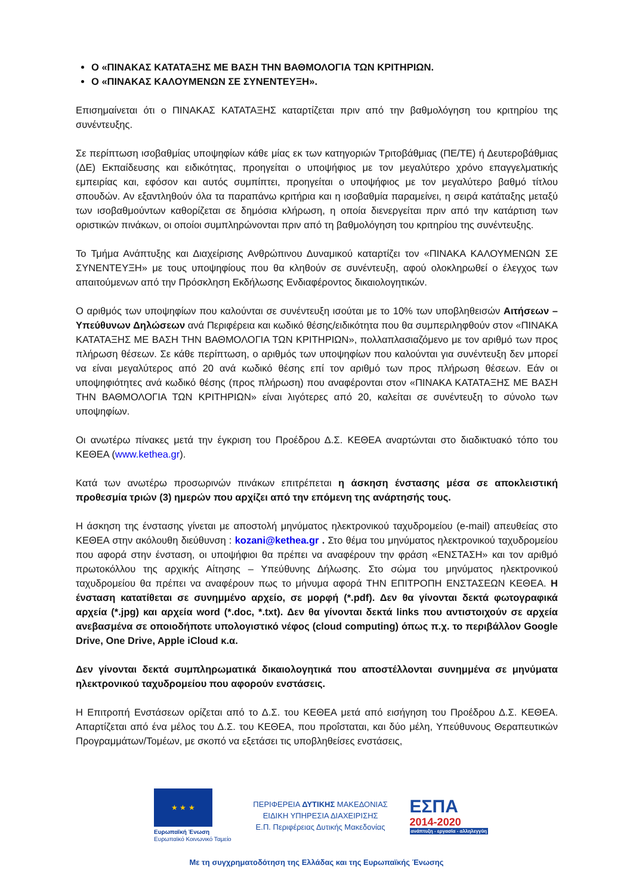Ο «ΠΙΝΑΚΑΣ ΚΑΤΑΤΑΞΗΣ ΜΕ ΒΑΣΗ ΤΗΝ ΒΑΘΜΟΛΟΓΙΑ ΤΩΝ ΚΡΙΤΗΡΙΩΝ.
Ο «ΠΙΝΑΚΑΣ ΚΑΛΟΥΜΕΝΩΝ ΣΕ ΣΥΝΕΝΤΕΥΞΗ».
Επισημαίνεται ότι ο ΠΙΝΑΚΑΣ ΚΑΤΑΤΑΞΗΣ καταρτίζεται πριν από την βαθμολόγηση του κριτηρίου της συνέντευξης.
Σε περίπτωση ισοβαθμίας υποψηφίων κάθε μίας εκ των κατηγοριών Τριτοβάθμιας (ΠΕ/ΤΕ) ή Δευτεροβάθμιας (ΔΕ) Εκπαίδευσης και ειδικότητας, προηγείται ο υποψήφιος με τον μεγαλύτερο χρόνο επαγγελματικής εμπειρίας και, εφόσον και αυτός συμπίπτει, προηγείται ο υποψήφιος με τον μεγαλύτερο βαθμό τίτλου σπουδών. Αν εξαντληθούν όλα τα παραπάνω κριτήρια και η ισοβαθμία παραμείνει, η σειρά κατάταξης μεταξύ των ισοβαθμούντων καθορίζεται σε δημόσια κλήρωση, η οποία διενεργείται πριν από την κατάρτιση των οριστικών πινάκων, οι οποίοι συμπληρώνονται πριν από τη βαθμολόγηση του κριτηρίου της συνέντευξης.
Το Τμήμα Ανάπτυξης και Διαχείρισης Ανθρώπινου Δυναμικού καταρτίζει τον «ΠΙΝΑΚΑ ΚΑΛΟΥΜΕΝΩΝ ΣΕ ΣΥΝΕΝΤΕΥΞΗ» με τους υποψηφίους που θα κληθούν σε συνέντευξη, αφού ολοκληρωθεί ο έλεγχος των απαιτούμενων από την Πρόσκληση Εκδήλωσης Ενδιαφέροντος δικαιολογητικών.
Ο αριθμός των υποψηφίων που καλούνται σε συνέντευξη ισούται με το 10% των υποβληθεισών Αιτήσεων – Υπεύθυνων Δηλώσεων ανά Περιφέρεια και κωδικό θέσης/ειδικότητα που θα συμπεριληφθούν στον «ΠΙΝΑΚΑ ΚΑΤΑΤΑΞΗΣ ΜΕ ΒΑΣΗ ΤΗΝ ΒΑΘΜΟΛΟΓΙΑ ΤΩΝ ΚΡΙΤΗΡΙΩΝ», πολλαπλασιαζόμενο με τον αριθμό των προς πλήρωση θέσεων. Σε κάθε περίπτωση, ο αριθμός των υποψηφίων που καλούνται για συνέντευξη δεν μπορεί να είναι μεγαλύτερος από 20 ανά κωδικό θέσης επί τον αριθμό των προς πλήρωση θέσεων. Εάν οι υποψηφιότητες ανά κωδικό θέσης (προς πλήρωση) που αναφέρονται στον «ΠΙΝΑΚΑ ΚΑΤΑΤΑΞΗΣ ΜΕ ΒΑΣΗ ΤΗΝ ΒΑΘΜΟΛΟΓΙΑ ΤΩΝ ΚΡΙΤΗΡΙΩΝ» είναι λιγότερες από 20, καλείται σε συνέντευξη το σύνολο των υποψηφίων.
Οι ανωτέρω πίνακες μετά την έγκριση του Προέδρου Δ.Σ. ΚΕΘΕΑ αναρτώνται στο διαδικτυακό τόπο του ΚΕΘΕΑ (www.kethea.gr).
Κατά των ανωτέρω προσωρινών πινάκων επιτρέπεται η άσκηση ένστασης μέσα σε αποκλειστική προθεσμία τριών (3) ημερών που αρχίζει από την επόμενη της ανάρτησής τους.
Η άσκηση της ένστασης γίνεται με αποστολή μηνύματος ηλεκτρονικού ταχυδρομείου (e-mail) απευθείας στο ΚΕΘΕΑ στην ακόλουθη διεύθυνση : kozani@kethea.gr . Στο θέμα του μηνύματος ηλεκτρονικού ταχυδρομείου που αφορά στην ένσταση, οι υποψήφιοι θα πρέπει να αναφέρουν την φράση «ΕΝΣΤΑΣΗ» και τον αριθμό πρωτοκόλλου της αρχικής Αίτησης – Υπεύθυνης Δήλωσης. Στο σώμα του μηνύματος ηλεκτρονικού ταχυδρομείου θα πρέπει να αναφέρουν πως το μήνυμα αφορά ΤΗΝ ΕΠΙΤΡΟΠΗ ΕΝΣΤΑΣΕΩΝ ΚΕΘΕΑ. Η ένσταση κατατίθεται σε συνημμένο αρχείο, σε μορφή (*.pdf). Δεν θα γίνονται δεκτά φωτογραφικά αρχεία (*.jpg) και αρχεία word (*.doc, *.txt). Δεν θα γίνονται δεκτά links που αντιστοιχούν σε αρχεία ανεβασμένα σε οποιοδήποτε υπολογιστικό νέφος (cloud computing) όπως π.χ. το περιβάλλον Google Drive, One Drive, Apple iCloud κ.α.
Δεν γίνονται δεκτά συμπληρωματικά δικαιολογητικά που αποστέλλονται συνημμένα σε μηνύματα ηλεκτρονικού ταχυδρομείου που αφορούν ενστάσεις.
Η Επιτροπή Ενστάσεων ορίζεται από το Δ.Σ. του ΚΕΘΕΑ μετά από εισήγηση του Προέδρου Δ.Σ. ΚΕΘΕΑ. Απαρτίζεται από ένα μέλος του Δ.Σ. του ΚΕΘΕΑ, που προΐσταται, και δύο μέλη, Υπεύθυνους Θεραπευτικών Προγραμμάτων/Τομέων, με σκοπό να εξετάσει τις υποβληθείσες ενστάσεις,
★ ★ ★
Ευρωπαϊκή Ένωση
Ευρωπαϊκό Κοινωνικό Ταμείο
ΠΕΡΙΦΕΡΕΙΑ ΔΥΤΙΚΗΣ ΜΑΚΕΔΟΝΙΑΣ
ΕΙΔΙΚΗ ΥΠΗΡΕΣΙΑ ΔΙΑΧΕΙΡΙΣΗΣ
Ε.Π. Περιφέρειας Δυτικής Μακεδονίας
ΕΣΠΑ
2014-2020
ανάπτυξη - εργασία - αλληλεγγύη
Με τη συγχρηματοδότηση της Ελλάδας και της Ευρωπαϊκής Ένωσης